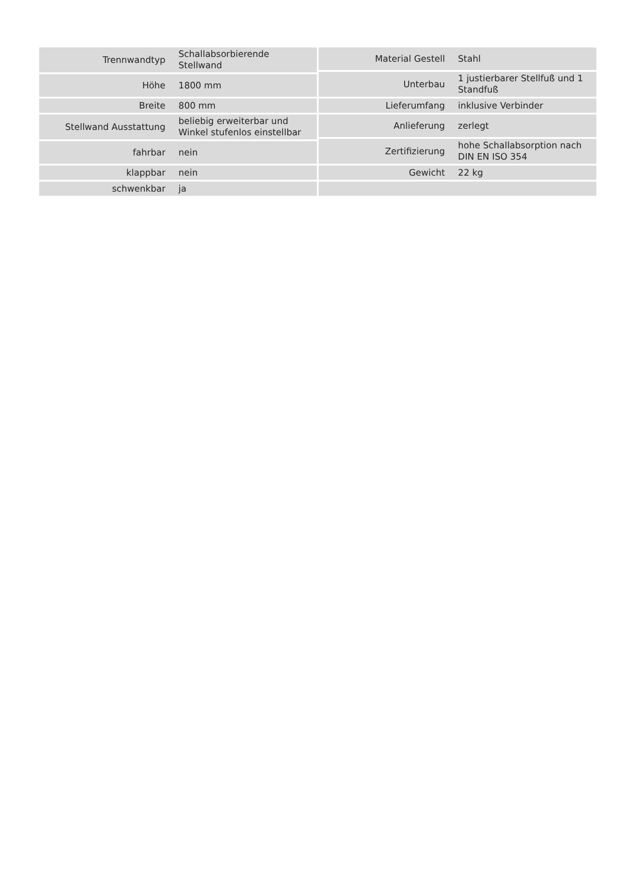| Trennwandtyp | Schallabsorbierende Stellwand |
| Höhe | 1800 mm |
| Breite | 800 mm |
| Stellwand Ausstattung | beliebig erweiterbar und Winkel stufenlos einstellbar |
| fahrbar | nein |
| klappbar | nein |
| schwenkbar | ja |
| Material Gestell | Stahl |
| Unterbau | 1 justierbarer Stellfuß und 1 Standfuß |
| Lieferumfang | inklusive Verbinder |
| Anlieferung | zerlegt |
| Zertifizierung | hohe Schallabsorption nach DIN EN ISO 354 |
| Gewicht | 22 kg |